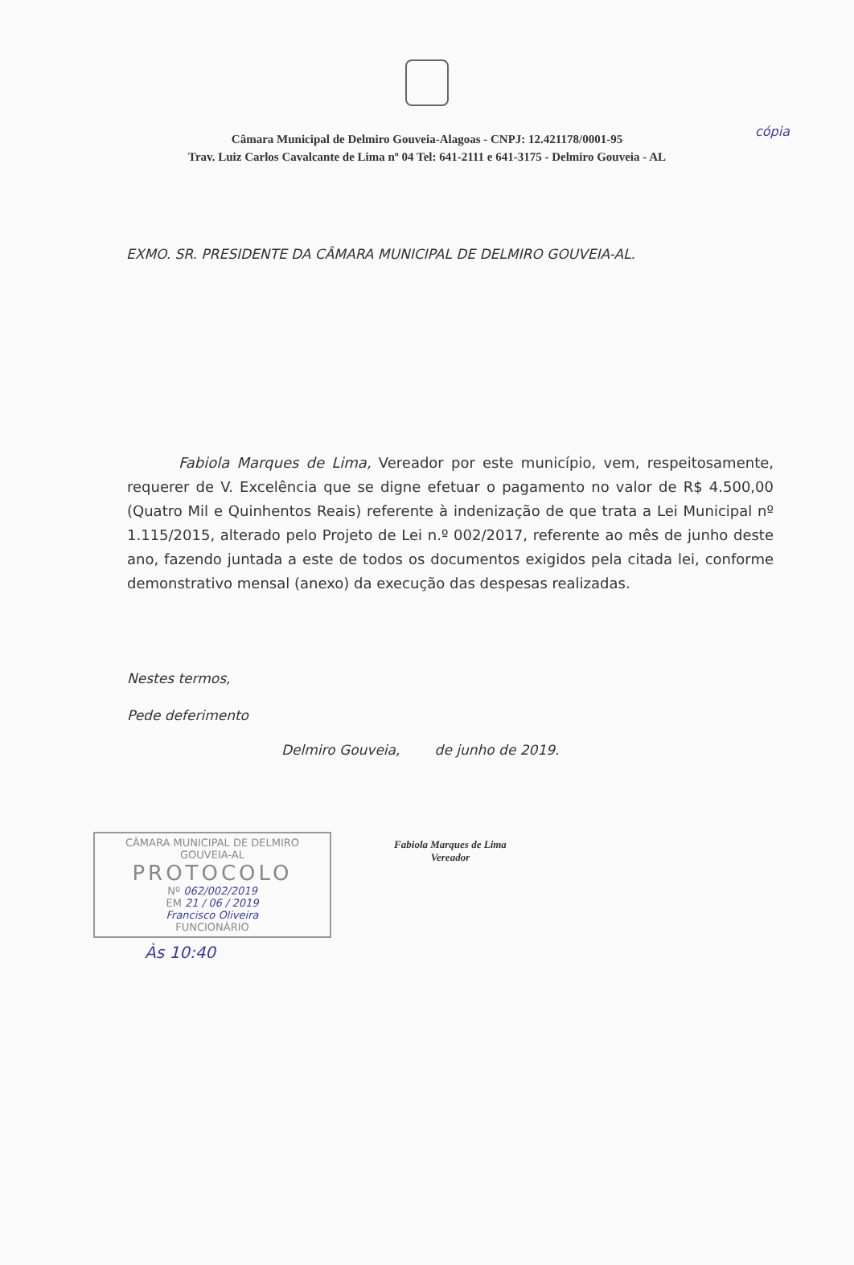cópia
Câmara Municipal de Delmiro Gouveia-Alagoas - CNPJ: 12.421178/0001-95
Trav. Luiz Carlos Cavalcante de Lima nº 04 Tel: 641-2111 e 641-3175 - Delmiro Gouveia - AL
EXMO. SR. PRESIDENTE DA CÂMARA MUNICIPAL DE DELMIRO GOUVEIA-AL.
Fabiola Marques de Lima, Vereador por este município, vem, respeitosamente, requerer de V. Excelência que se digne efetuar o pagamento no valor de R$ 4.500,00 (Quatro Mil e Quinhentos Reais) referente à indenização de que trata a Lei Municipal nº 1.115/2015, alterado pelo Projeto de Lei n.º 002/2017, referente ao mês de junho deste ano, fazendo juntada a este de todos os documentos exigidos pela citada lei, conforme demonstrativo mensal (anexo) da execução das despesas realizadas.
Nestes termos,
Pede deferimento
Delmiro Gouveia, de junho de 2019.
Fabiola Marques de Lima
Vereador
CÂMARA MUNICIPAL DE DELMIRO GOUVEIA-AL
PROTOCOLO
Nº 062/002/2019
EM 21 / 06 / 2019
Francisco Oliveira
FUNCIONÁRIO
Às 10:40